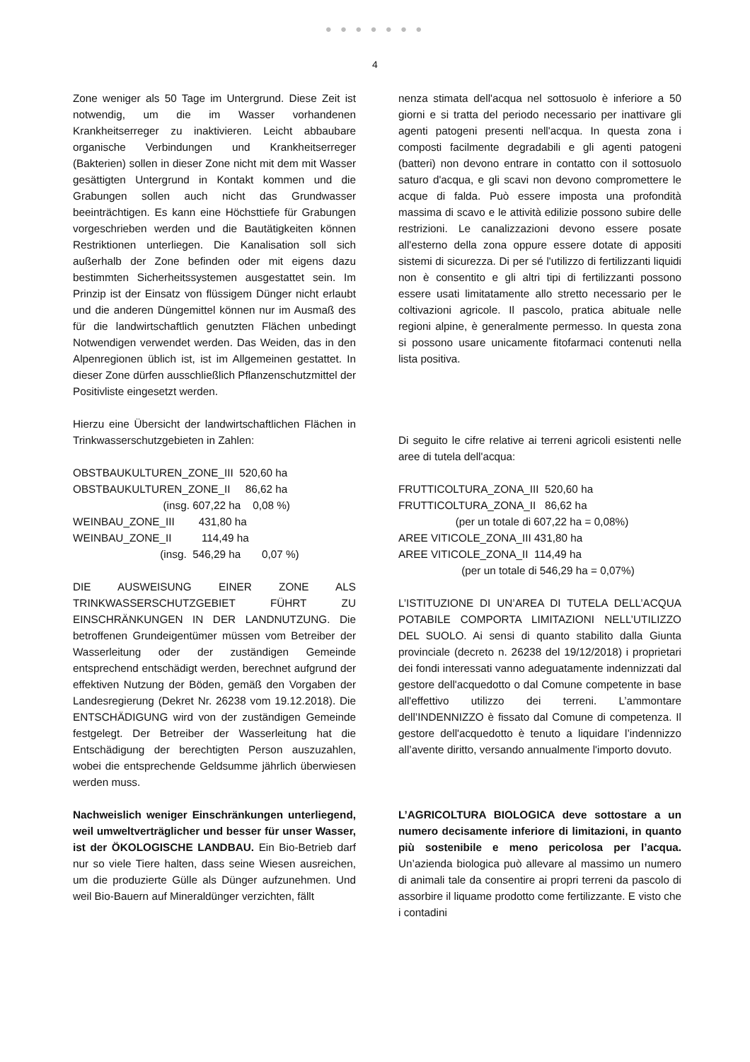● ● ● ● ● ● ●
4
Zone weniger als 50 Tage im Untergrund. Diese Zeit ist notwendig, um die im Wasser vorhandenen Krankheitserreger zu inaktivieren. Leicht abbaubare organische Verbindungen und Krankheitserreger (Bakterien) sollen in dieser Zone nicht mit dem mit Wasser gesättigten Untergrund in Kontakt kommen und die Grabungen sollen auch nicht das Grundwasser beeinträchtigen. Es kann eine Höchsttiefe für Grabungen vorgeschrieben werden und die Bautätigkeiten können Restriktionen unterliegen. Die Kanalisation soll sich außerhalb der Zone befinden oder mit eigens dazu bestimmten Sicherheitssystemen ausgestattet sein. Im Prinzip ist der Einsatz von flüssigem Dünger nicht erlaubt und die anderen Düngemittel können nur im Ausmaß des für die landwirtschaftlich genutzten Flächen unbedingt Notwendigen verwendet werden. Das Weiden, das in den Alpenregionen üblich ist, ist im Allgemeinen gestattet. In dieser Zone dürfen ausschließlich Pflanzenschutzmittel der Positivliste eingesetzt werden.
Hierzu eine Übersicht der landwirtschaftlichen Flächen in Trinkwasserschutzgebieten in Zahlen:
OBSTBAUKULTUREN_ZONE_III 520,60 ha OBSTBAUKULTUREN_ZONE_II 86,62 ha (insg. 607,22 ha 0,08 %) WEINBAU_ZONE_III 431,80 ha WEINBAU_ZONE_II 114,49 ha (insg. 546,29 ha 0,07 %)
DIE AUSWEISUNG EINER ZONE ALS TRINKWASSERSCHUTZGEBIET FÜHRT ZU EINSCHRÄNKUNGEN IN DER LANDNUTZUNG. Die betroffenen Grundeigentümer müssen vom Betreiber der Wasserleitung oder der zuständigen Gemeinde entsprechend entschädigt werden, berechnet aufgrund der effektiven Nutzung der Böden, gemäß den Vorgaben der Landesregierung (Dekret Nr. 26238 vom 19.12.2018). Die ENTSCHÄDIGUNG wird von der zuständigen Gemeinde festgelegt. Der Betreiber der Wasserleitung hat die Entschädigung der berechtigten Person auszuzahlen, wobei die entsprechende Geldsumme jährlich überwiesen werden muss.
Nachweislich weniger Einschränkungen unterliegend, weil umweltverträglicher und besser für unser Wasser, ist der ÖKOLOGISCHE LANDBAU. Ein Bio-Betrieb darf nur so viele Tiere halten, dass seine Wiesen ausreichen, um die produzierte Gülle als Dünger aufzunehmen. Und weil Bio-Bauern auf Mineraldünger verzichten, fällt
nenza stimata dell'acqua nel sottosuolo è inferiore a 50 giorni e si tratta del periodo necessario per inattivare gli agenti patogeni presenti nell'acqua. In questa zona i composti facilmente degradabili e gli agenti patogeni (batteri) non devono entrare in contatto con il sottosuolo saturo d'acqua, e gli scavi non devono compromettere le acque di falda. Può essere imposta una profondità massima di scavo e le attività edilizie possono subire delle restrizioni. Le canalizzazioni devono essere posate all'esterno della zona oppure essere dotate di appositi sistemi di sicurezza. Di per sé l'utilizzo di fertilizzanti liquidi non è consentito e gli altri tipi di fertilizzanti possono essere usati limitatamente allo stretto necessario per le coltivazioni agricole. Il pascolo, pratica abituale nelle regioni alpine, è generalmente permesso. In questa zona si possono usare unicamente fitofarmaci contenuti nella lista positiva.
Di seguito le cifre relative ai terreni agricoli esistenti nelle aree di tutela dell'acqua:
FRUTTICOLTURA_ZONA_III 520,60 ha FRUTTICOLTURA_ZONA_II 86,62 ha (per un totale di 607,22 ha = 0,08%) AREE VITICOLE_ZONA_III 431,80 ha AREE VITICOLE_ZONA_II 114,49 ha (per un totale di 546,29 ha = 0,07%)
L’ISTITUZIONE DI UN’AREA DI TUTELA DELL’ACQUA POTABILE COMPORTA LIMITAZIONI NELL’UTILIZZO DEL SUOLO. Ai sensi di quanto stabilito dalla Giunta provinciale (decreto n. 26238 del 19/12/2018) i proprietari dei fondi interessati vanno adeguatamente indennizzati dal gestore dell'acquedotto o dal Comune competente in base all'effettivo utilizzo dei terreni. L’ammontare dell’INDENNIZZO è fissato dal Comune di competenza. Il gestore dell'acquedotto è tenuto a liquidare l’indennizzo all’avente diritto, versando annualmente l'importo dovuto.
L’AGRICOLTURA BIOLOGICA deve sottostare a un numero decisamente inferiore di limitazioni, in quanto più sostenibile e meno pericolosa per l’acqua. Un’azienda biologica può allevare al massimo un numero di animali tale da consentire ai propri terreni da pascolo di assorbire il liquame prodotto come fertilizzante. E visto che i contadini